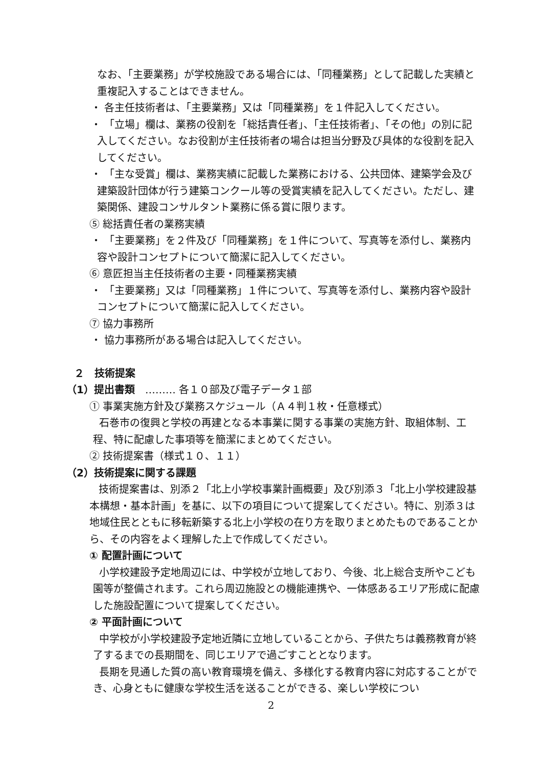なお、「主要業務」が学校施設である場合には、「同種業務」として記載した実績と重複記入することはできません。
・ 各主任技術者は、「主要業務」又は「同種業務」を１件記入してください。
・ 「立場」欄は、業務の役割を「総括責任者」、「主任技術者」、「その他」の別に記入してください。なお役割が主任技術者の場合は担当分野及び具体的な役割を記入してください。
・ 「主な受賞」欄は、業務実績に記載した業務における、公共団体、建築学会及び建築設計団体が行う建築コンクール等の受賞実績を記入してください。ただし、建築関係、建設コンサルタント業務に係る賞に限ります。
⑤ 総括責任者の業務実績
・ 「主要業務」を２件及び「同種業務」を１件について、写真等を添付し、業務内容や設計コンセプトについて簡潔に記入してください。
⑥ 意匠担当主任技術者の主要・同種業務実績
・ 「主要業務」又は「同種業務」１件について、写真等を添付し、業務内容や設計コンセプトについて簡潔に記入してください。
⑦ 協力事務所
・ 協力事務所がある場合は記入してください。
２　技術提案
（1）提出書類　……… 各１０部及び電子データ１部
① 事業実施方針及び業務スケジュール（Ａ４判１枚・任意様式）
石巻市の復興と学校の再建となる本事業に関する事業の実施方針、取組体制、工程、特に配慮した事項等を簡潔にまとめてください。
② 技術提案書（様式１０、１１）
（2）技術提案に関する課題
技術提案書は、別添２「北上小学校事業計画概要」及び別添３「北上小学校建設基本構想・基本計画」を基に、以下の項目について提案してください。特に、別添３は地域住民とともに移転新築する北上小学校の在り方を取りまとめたものであることから、その内容をよく理解した上で作成してください。
① 配置計画について
小学校建設予定地周辺には、中学校が立地しており、今後、北上総合支所やこども園等が整備されます。これら周辺施設との機能連携や、一体感あるエリア形成に配慮した施設配置について提案してください。
② 平面計画について
中学校が小学校建設予定地近隣に立地していることから、子供たちは義務教育が終了するまでの長期間を、同じエリアで過ごすこととなります。
長期を見通した質の高い教育環境を備え、多様化する教育内容に対応することができ、心身ともに健康な学校生活を送ることができる、楽しい学校につい
2